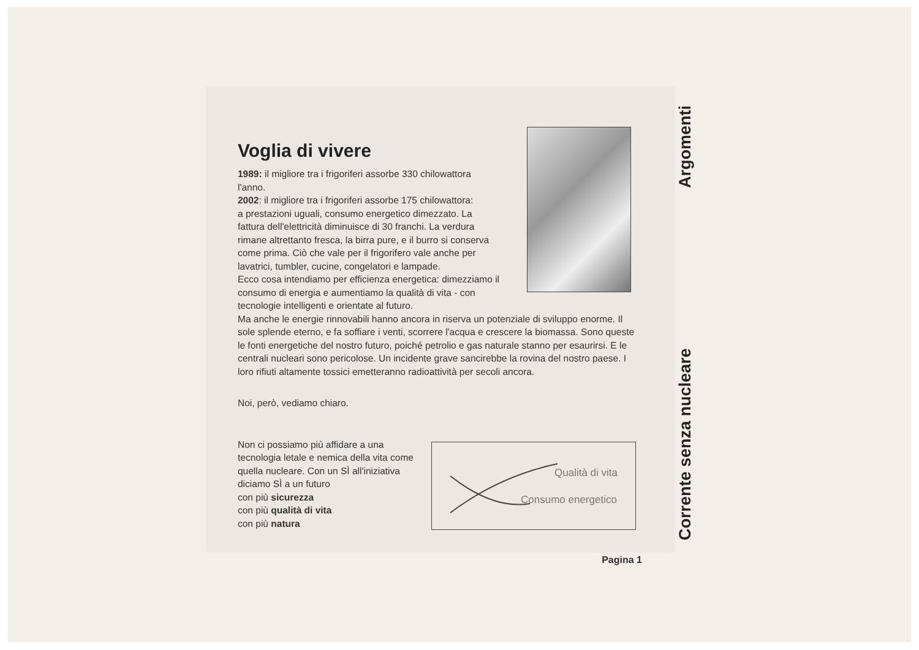Voglia di vivere
1989: il migliore tra i frigoriferi assorbe 330 chilowattora l'anno.
2002: il migliore tra i frigoriferi assorbe 175 chilowattora:
a prestazioni uguali, consumo energetico dimezzato. La fattura dell'elettricità diminuisce di 30 franchi. La verdura rimane altrettanto fresca, la birra pure, e il burro si conserva come prima. Ciò che vale per il frigorifero vale anche per lavatrici, tumbler, cucine, congelatori e lampade.
Ecco cosa intendiamo per efficienza energetica: dimezziamo il consumo di energia e aumentiamo la qualità di vita - con tecnologie intelligenti e orientate al futuro.
Ma anche le energie rinnovabili hanno ancora in riserva un potenziale di sviluppo enorme. Il sole splende eterno, e fa soffiare i venti, scorrere l'acqua e crescere la biomassa. Sono queste le fonti energetiche del nostro futuro, poiché petrolio e gas naturale stanno per esaurirsi. E le centrali nucleari sono pericolose. Un incidente grave sancirebbe la rovina del nostro paese. I loro rifiuti altamente tossici emetteranno radioattività per secoli ancora.
Noi, però, vediamo chiaro.
Non ci possiamo più affidare a una tecnologia letale e nemica della vita come quella nucleare. Con un SÌ all'iniziativa diciamo SÌ a un futuro
con più sicurezza
con più qualità di vita
con più natura
Qualità di vita
Consumo energetico
Pagina 1
Corrente senza nucleare Argomenti